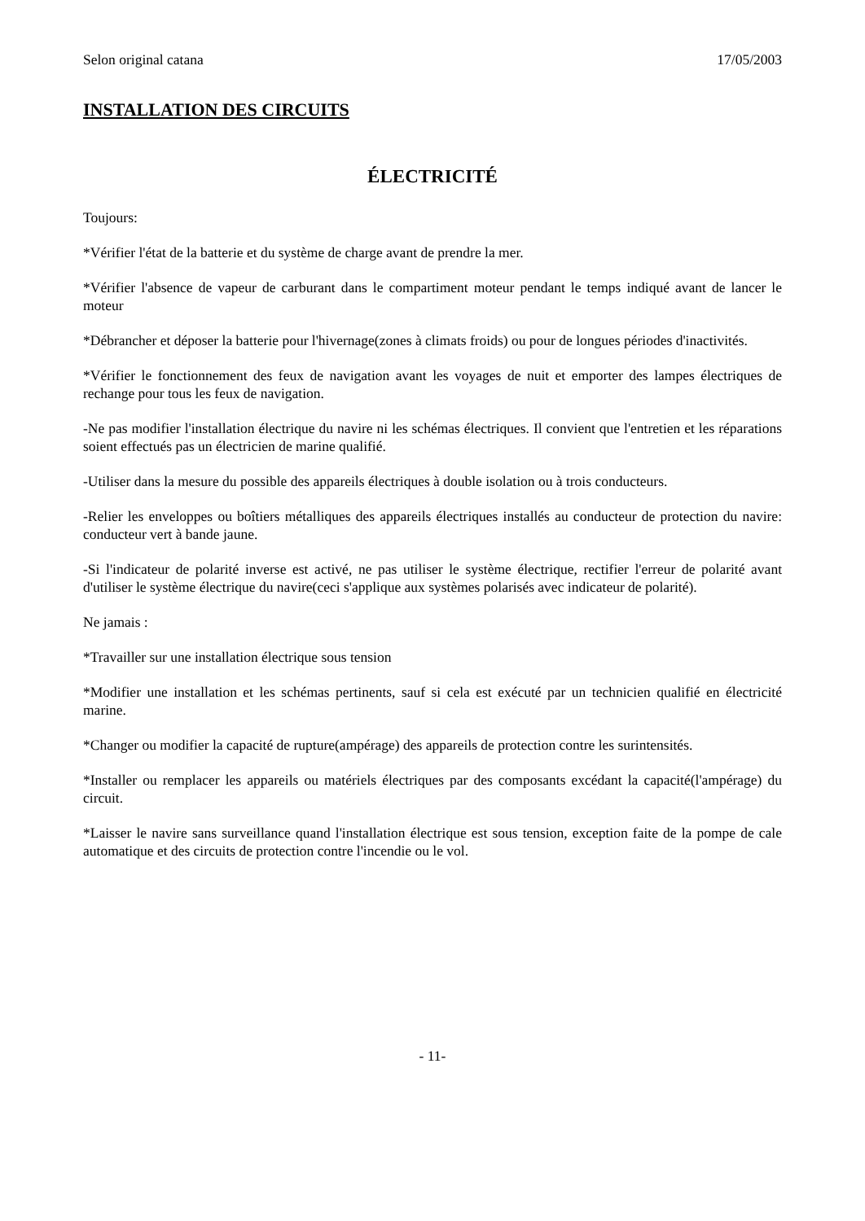Selon original catana 17/05/2003
INSTALLATION DES CIRCUITS
ÉLECTRICITÉ
Toujours:
*Vérifier l'état de la batterie et du système de charge avant de prendre la mer.
*Vérifier l'absence de vapeur de carburant dans le compartiment moteur pendant le temps indiqué avant de lancer le moteur
*Débrancher et déposer la batterie pour l'hivernage(zones à climats froids) ou pour de longues périodes d'inactivités.
*Vérifier le fonctionnement des feux de navigation avant les voyages de nuit et emporter des lampes électriques de rechange pour tous les feux de navigation.
-Ne pas modifier l'installation électrique du navire ni les schémas électriques. Il convient que l'entretien et les réparations soient effectués pas un électricien de marine qualifié.
-Utiliser dans la mesure du possible des appareils électriques à double isolation ou à trois conducteurs.
-Relier les enveloppes ou boîtiers métalliques des appareils électriques installés au conducteur de protection du navire: conducteur vert à bande jaune.
-Si l'indicateur de polarité inverse est activé, ne pas utiliser le système électrique, rectifier l'erreur de polarité avant d'utiliser le système électrique du navire(ceci s'applique aux systèmes polarisés avec indicateur de polarité).
Ne jamais :
*Travailler sur une installation électrique sous tension
*Modifier une installation et les schémas pertinents, sauf si cela est exécuté par un technicien qualifié en électricité marine.
*Changer ou modifier la capacité de rupture(ampérage) des appareils de protection contre les surintensités.
*Installer ou remplacer les appareils ou matériels électriques par des composants excédant la capacité(l'ampérage) du circuit.
*Laisser le navire sans surveillance quand l'installation électrique est sous tension, exception faite de la pompe de cale automatique et des circuits de protection contre l'incendie ou le vol.
- 11-